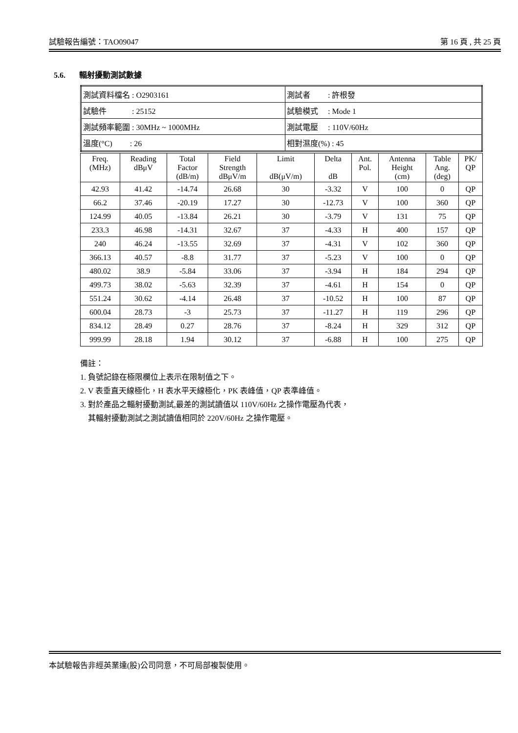試驗報告編號：TAO09047 第 16 頁 , 共 25 頁
5.6. 輻射擾動測試數據
| 測試資料檔名 : O2903161 | 測試者 : 許根發 |
| 試驗件 : 25152 | 試驗模式 : Mode 1 |
| 測試頻率範圍 : 30MHz ~ 1000MHz | 測試電壓 : 110V/60Hz |
| 溫度(°C) : 26 | 相對濕度(%) : 45 |
| Freq. (MHz) | Reading dBμV | Total Factor (dB/m) | Field Strength dBμV/m | Limit dB(μV/m) | Delta dB | Ant. Pol. | Antenna Height (cm) | Table Ang. (deg) | PK/ QP |
| --- | --- | --- | --- | --- | --- | --- | --- | --- | --- |
| 42.93 | 41.42 | -14.74 | 26.68 | 30 | -3.32 | V | 100 | 0 | QP |
| 66.2 | 37.46 | -20.19 | 17.27 | 30 | -12.73 | V | 100 | 360 | QP |
| 124.99 | 40.05 | -13.84 | 26.21 | 30 | -3.79 | V | 131 | 75 | QP |
| 233.3 | 46.98 | -14.31 | 32.67 | 37 | -4.33 | H | 400 | 157 | QP |
| 240 | 46.24 | -13.55 | 32.69 | 37 | -4.31 | V | 102 | 360 | QP |
| 366.13 | 40.57 | -8.8 | 31.77 | 37 | -5.23 | V | 100 | 0 | QP |
| 480.02 | 38.9 | -5.84 | 33.06 | 37 | -3.94 | H | 184 | 294 | QP |
| 499.73 | 38.02 | -5.63 | 32.39 | 37 | -4.61 | H | 154 | 0 | QP |
| 551.24 | 30.62 | -4.14 | 26.48 | 37 | -10.52 | H | 100 | 87 | QP |
| 600.04 | 28.73 | -3 | 25.73 | 37 | -11.27 | H | 119 | 296 | QP |
| 834.12 | 28.49 | 0.27 | 28.76 | 37 | -8.24 | H | 329 | 312 | QP |
| 999.99 | 28.18 | 1.94 | 30.12 | 37 | -6.88 | H | 100 | 275 | QP |
備註：
1. 負號記錄在極限欄位上表示在限制值之下。
2. V 表垂直天線極化，H 表水平天線極化，PK 表峰值，QP 表準峰值。
3. 對於產品之輻射擾動測試,最差的測試讀值以 110V/60Hz 之操作電壓為代表，
其輻射擾動測試之測試讀值相同於 220V/60Hz 之操作電壓。
本試驗報告非經英業達(股)公司同意，不可局部複製使用。